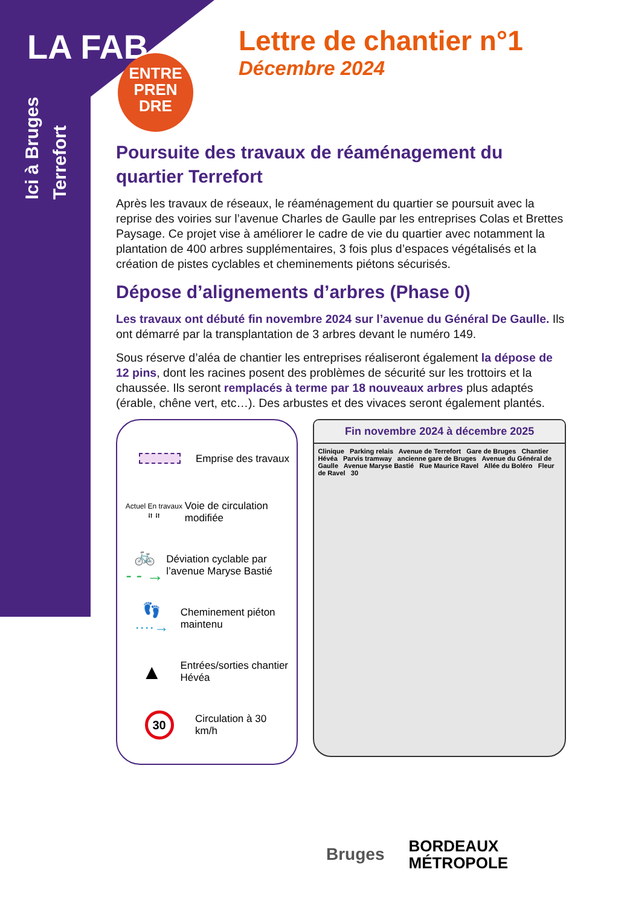LA FAB
Ici à Bruges
Terrefort
ENTRE
PREN
DRE
Lettre de chantier n°1
Décembre 2024
Poursuite des travaux de réaménagement du quartier Terrefort
Après les travaux de réseaux, le réaménagement du quartier se poursuit avec la reprise des voiries sur l’avenue Charles de Gaulle par les entreprises Colas et Brettes Paysage. Ce projet vise à améliorer le cadre de vie du quartier avec notamment la plantation de 400 arbres supplémentaires, 3 fois plus d’espaces végétalisés et la création de pistes cyclables et cheminements piétons sécurisés.
Dépose d’alignements d’arbres (Phase 0)
Les travaux ont débuté fin novembre 2024 sur l’avenue du Général De Gaulle. Ils ont démarré par la transplantation de 3 arbres devant le numéro 149.
Sous réserve d’aléa de chantier les entreprises réaliseront également la dépose de 12 pins, dont les racines posent des problèmes de sécurité sur les trottoirs et la chaussée. Ils seront remplacés à terme par 18 nouveaux arbres plus adaptés (érable, chêne vert, etc…). Des arbustes et des vivaces seront également plantés.
Emprise des travaux
Actuel En travaux
⮃ ⮃
Voie de circulation modifiée
🚲
- - →
Déviation cyclable par l’avenue Maryse Bastié
👣
····→
Cheminement piéton maintenu
▲
Entrées/sorties chantier Hévéa
30
Circulation à 30 km/h
Fin novembre 2024 à décembre 2025
Clinique Parking relais Avenue de Terrefort Gare de Bruges Chantier Hévéa Parvis tramway ancienne gare de Bruges Avenue du Général de Gaulle Avenue Maryse Bastié Rue Maurice Ravel Allée du Boléro Fleur de Ravel 30
Bruges
BORDEAUX
MÉTROPOLE